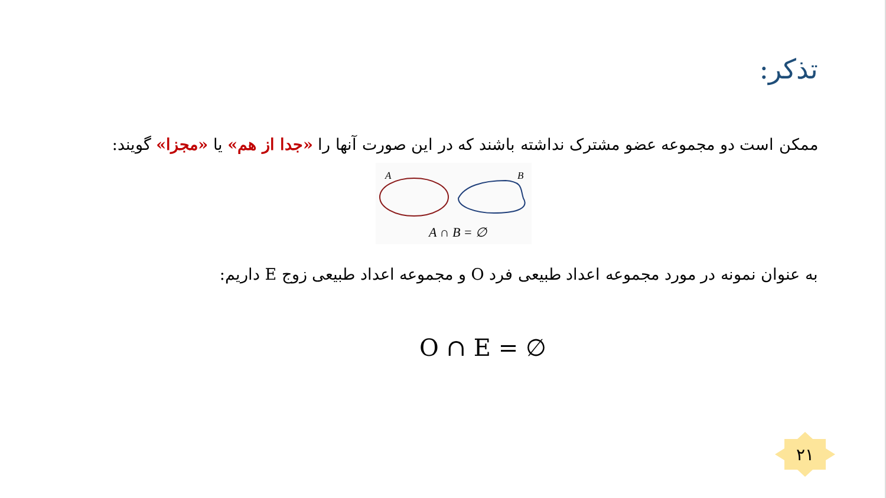تذکر:
ممکن است دو مجموعه عضو مشترک نداشته باشند که در این صورت آنها را «جدا از هم» یا «مجزا» گویند:
A
B
A ∩ B = ∅
به عنوان نمونه در مورد مجموعه اعداد طبیعی فرد O و مجموعه اعداد طبیعی زوج E داریم:
O ∩ E = ∅
۲۱